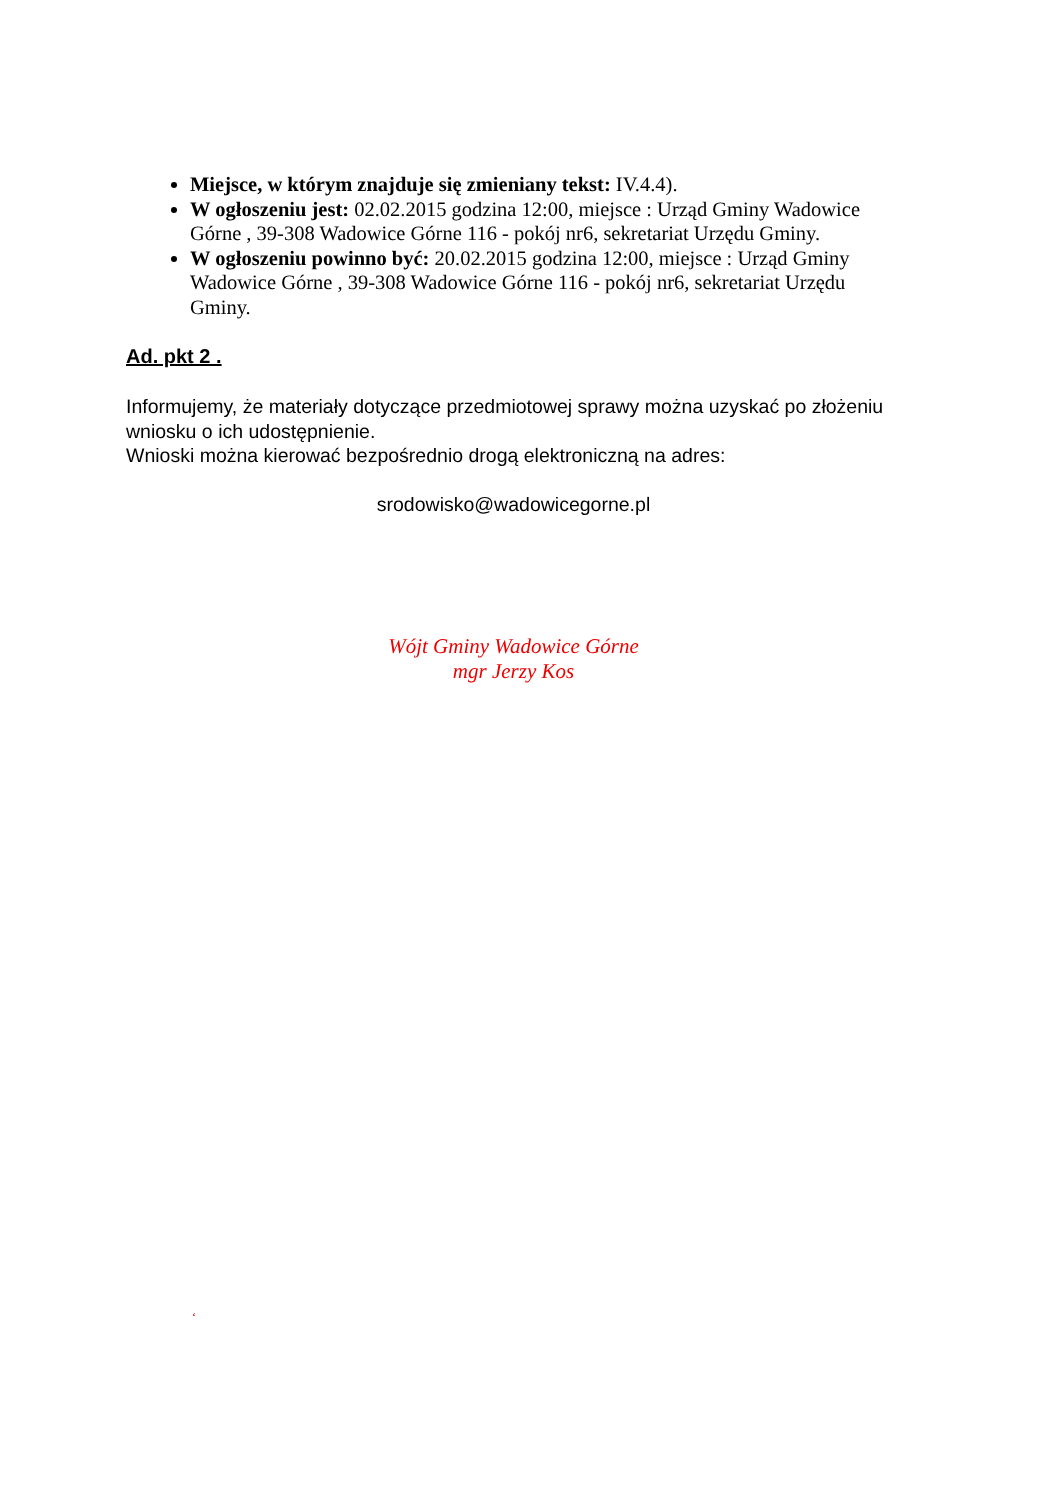Miejsce, w którym znajduje się zmieniany tekst: IV.4.4).
W ogłoszeniu jest: 02.02.2015 godzina 12:00, miejsce : Urząd Gminy Wadowice Górne , 39-308 Wadowice Górne 116 - pokój nr6, sekretariat Urzędu Gminy.
W ogłoszeniu powinno być: 20.02.2015 godzina 12:00, miejsce : Urząd Gminy Wadowice Górne , 39-308 Wadowice Górne 116 - pokój nr6, sekretariat Urzędu Gminy.
Ad. pkt 2 .
Informujemy, że materiały dotyczące przedmiotowej sprawy można uzyskać po złożeniu wniosku o ich udostępnienie.
Wnioski można kierować bezpośrednio drogą elektroniczną na adres:
srodowisko@wadowicegorne.pl
Wójt Gminy Wadowice Górne
mgr Jerzy Kos
‘